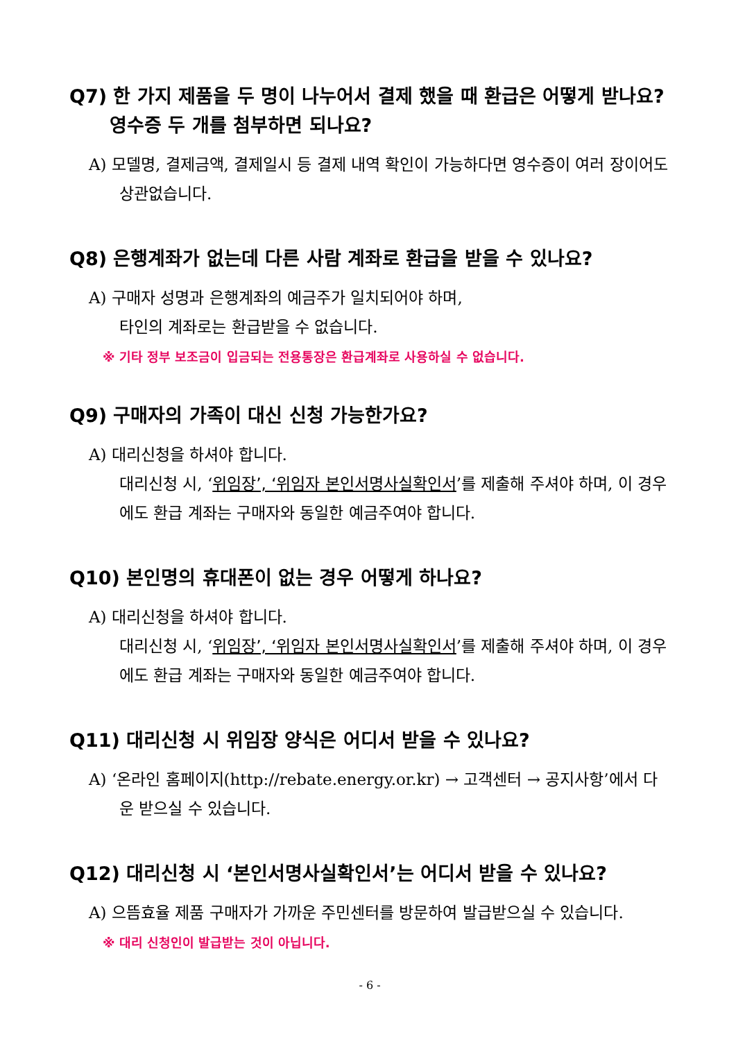Q7) 한 가지 제품을 두 명이 나누어서 결제 했을 때 환급은 어떻게 받나요? 영수증 두 개를 첨부하면 되나요?
A) 모델명, 결제금액, 결제일시 등 결제 내역 확인이 가능하다면 영수증이 여러 장이어도 상관없습니다.
Q8) 은행계좌가 없는데 다른 사람 계좌로 환급을 받을 수 있나요?
A) 구매자 성명과 은행계좌의 예금주가 일치되어야 하며,
타인의 계좌로는 환급받을 수 없습니다.
※ 기타 정부 보조금이 입금되는 전용통장은 환급계좌로 사용하실 수 없습니다.
Q9) 구매자의 가족이 대신 신청 가능한가요?
A) 대리신청을 하셔야 합니다.
대리신청 시, ‘위임장’, ‘위임자 본인서명사실확인서’를 제출해 주셔야 하며, 이 경우에도 환급 계좌는 구매자와 동일한 예금주여야 합니다.
Q10) 본인명의 휴대폰이 없는 경우 어떻게 하나요?
A) 대리신청을 하셔야 합니다.
대리신청 시, ‘위임장’, ‘위임자 본인서명사실확인서’를 제출해 주셔야 하며, 이 경우에도 환급 계좌는 구매자와 동일한 예금주여야 합니다.
Q11) 대리신청 시 위임장 양식은 어디서 받을 수 있나요?
A) ‘온라인 홈페이지(http://rebate.energy.or.kr) → 고객센터 → 공지사항’에서 다운 받으실 수 있습니다.
Q12) 대리신청 시 ‘본인서명사실확인서’는 어디서 받을 수 있나요?
A) 으뜸효율 제품 구매자가 가까운 주민센터를 방문하여 발급받으실 수 있습니다.
※ 대리 신청인이 발급받는 것이 아닙니다.
- 6 -